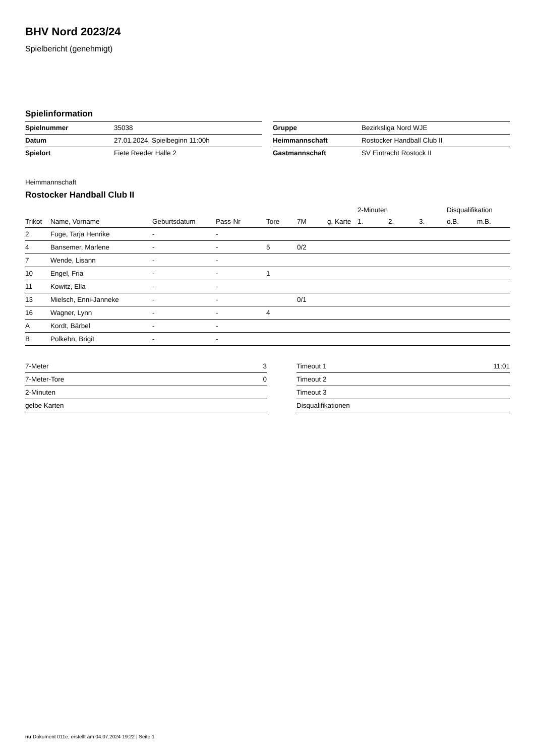BHV Nord 2023/24
Spielbericht (genehmigt)
Spielinformation
| Spielnummer | 35038 |
| Datum | 27.01.2024, Spielbeginn 11:00h |
| Spielort | Fiete Reeder Halle 2 |
| Gruppe | Bezirksliga Nord WJE |
| Heimmannschaft | Rostocker Handball Club II |
| Gastmannschaft | SV Eintracht Rostock II |
Heimmannschaft
Rostocker Handball Club II
| | | | | | | | 2-Minuten | | | Disqualifikation | |
| --- | --- | --- | --- | --- | --- | --- | --- | --- | --- | --- | --- |
| Trikot | Name, Vorname | Geburtsdatum | Pass-Nr | Tore | 7M | g. Karte | 1. | 2. | 3. | o.B. | m.B. |
| 2 | Fuge, Tarja Henrike | - | - | | | | | | | | |
| 4 | Bansemer, Marlene | - | - | 5 | 0/2 | | | | | | |
| 7 | Wende, Lisann | - | - | | | | | | | | |
| 10 | Engel, Fria | - | - | 1 | | | | | | | |
| 11 | Kowitz, Ella | - | - | | | | | | | | |
| 13 | Mielsch, Enni-Janneke | - | - | | 0/1 | | | | | | |
| 16 | Wagner, Lynn | - | - | 4 | | | | | | | |
| A | Kordt, Bärbel | - | - | | | | | | | | |
| B | Polkehn, Brigit | - | - | | | | | | | | |
| 7-Meter | 3 |
| 7-Meter-Tore | 0 |
| 2-Minuten | |
| gelbe Karten | |
| Timeout 1 | 11:01 |
| Timeout 2 | |
| Timeout 3 | |
| Disqualifikationen | |
nu.Dokument 011e, erstellt am 04.07.2024 19:22 | Seite 1